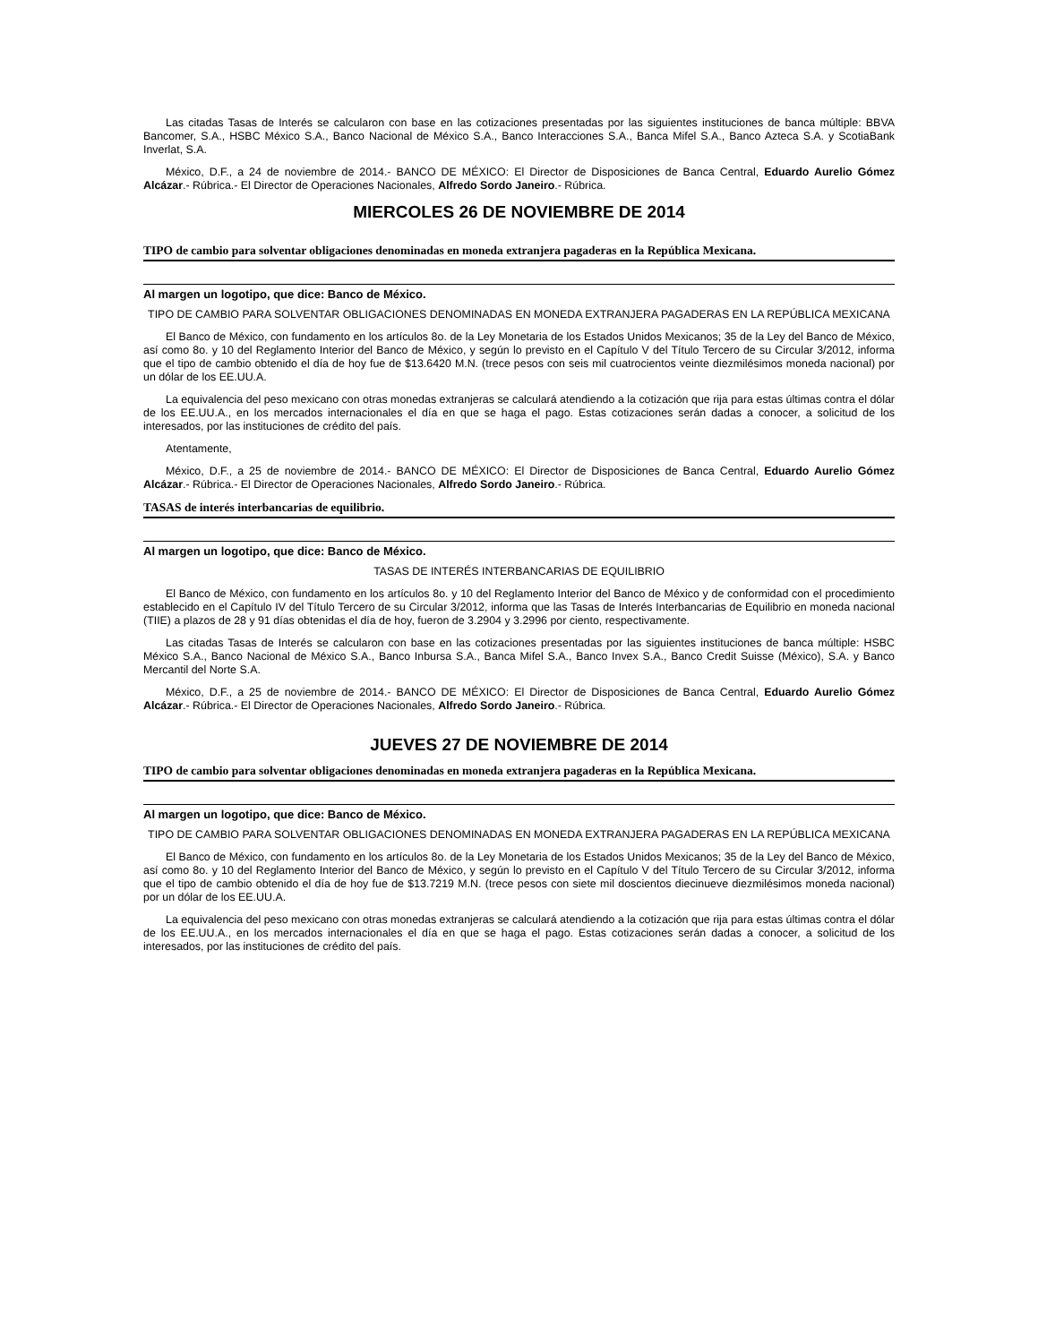Las citadas Tasas de Interés se calcularon con base en las cotizaciones presentadas por las siguientes instituciones de banca múltiple: BBVA Bancomer, S.A., HSBC México S.A., Banco Nacional de México S.A., Banco Interacciones S.A., Banca Mifel S.A., Banco Azteca S.A. y ScotiaBank Inverlat, S.A.
México, D.F., a 24 de noviembre de 2014.- BANCO DE MÉXICO: El Director de Disposiciones de Banca Central, Eduardo Aurelio Gómez Alcázar.- Rúbrica.- El Director de Operaciones Nacionales, Alfredo Sordo Janeiro.- Rúbrica.
MIERCOLES 26 DE NOVIEMBRE DE 2014
TIPO de cambio para solventar obligaciones denominadas en moneda extranjera pagaderas en la República Mexicana.
Al margen un logotipo, que dice: Banco de México.
TIPO DE CAMBIO PARA SOLVENTAR OBLIGACIONES DENOMINADAS EN MONEDA EXTRANJERA PAGADERAS EN LA REPÚBLICA MEXICANA
El Banco de México, con fundamento en los artículos 8o. de la Ley Monetaria de los Estados Unidos Mexicanos; 35 de la Ley del Banco de México, así como 8o. y 10 del Reglamento Interior del Banco de México, y según lo previsto en el Capítulo V del Título Tercero de su Circular 3/2012, informa que el tipo de cambio obtenido el día de hoy fue de $13.6420 M.N. (trece pesos con seis mil cuatrocientos veinte diezmilésimos moneda nacional) por un dólar de los EE.UU.A.
La equivalencia del peso mexicano con otras monedas extranjeras se calculará atendiendo a la cotización que rija para estas últimas contra el dólar de los EE.UU.A., en los mercados internacionales el día en que se haga el pago. Estas cotizaciones serán dadas a conocer, a solicitud de los interesados, por las instituciones de crédito del país.
Atentamente,
México, D.F., a 25 de noviembre de 2014.- BANCO DE MÉXICO: El Director de Disposiciones de Banca Central, Eduardo Aurelio Gómez Alcázar.- Rúbrica.- El Director de Operaciones Nacionales, Alfredo Sordo Janeiro.- Rúbrica.
TASAS de interés interbancarias de equilibrio.
Al margen un logotipo, que dice: Banco de México.
TASAS DE INTERÉS INTERBANCARIAS DE EQUILIBRIO
El Banco de México, con fundamento en los artículos 8o. y 10 del Reglamento Interior del Banco de México y de conformidad con el procedimiento establecido en el Capítulo IV del Título Tercero de su Circular 3/2012, informa que las Tasas de Interés Interbancarias de Equilibrio en moneda nacional (TIIE) a plazos de 28 y 91 días obtenidas el día de hoy, fueron de 3.2904 y 3.2996 por ciento, respectivamente.
Las citadas Tasas de Interés se calcularon con base en las cotizaciones presentadas por las siguientes instituciones de banca múltiple: HSBC México S.A., Banco Nacional de México S.A., Banco Inbursa S.A., Banca Mifel S.A., Banco Invex S.A., Banco Credit Suisse (México), S.A. y Banco Mercantil del Norte S.A.
México, D.F., a 25 de noviembre de 2014.- BANCO DE MÉXICO: El Director de Disposiciones de Banca Central, Eduardo Aurelio Gómez Alcázar.- Rúbrica.- El Director de Operaciones Nacionales, Alfredo Sordo Janeiro.- Rúbrica.
JUEVES 27 DE NOVIEMBRE DE 2014
TIPO de cambio para solventar obligaciones denominadas en moneda extranjera pagaderas en la República Mexicana.
Al margen un logotipo, que dice: Banco de México.
TIPO DE CAMBIO PARA SOLVENTAR OBLIGACIONES DENOMINADAS EN MONEDA EXTRANJERA PAGADERAS EN LA REPÚBLICA MEXICANA
El Banco de México, con fundamento en los artículos 8o. de la Ley Monetaria de los Estados Unidos Mexicanos; 35 de la Ley del Banco de México, así como 8o. y 10 del Reglamento Interior del Banco de México, y según lo previsto en el Capítulo V del Título Tercero de su Circular 3/2012, informa que el tipo de cambio obtenido el día de hoy fue de $13.7219 M.N. (trece pesos con siete mil doscientos diecinueve diezmilésimos moneda nacional) por un dólar de los EE.UU.A.
La equivalencia del peso mexicano con otras monedas extranjeras se calculará atendiendo a la cotización que rija para estas últimas contra el dólar de los EE.UU.A., en los mercados internacionales el día en que se haga el pago. Estas cotizaciones serán dadas a conocer, a solicitud de los interesados, por las instituciones de crédito del país.